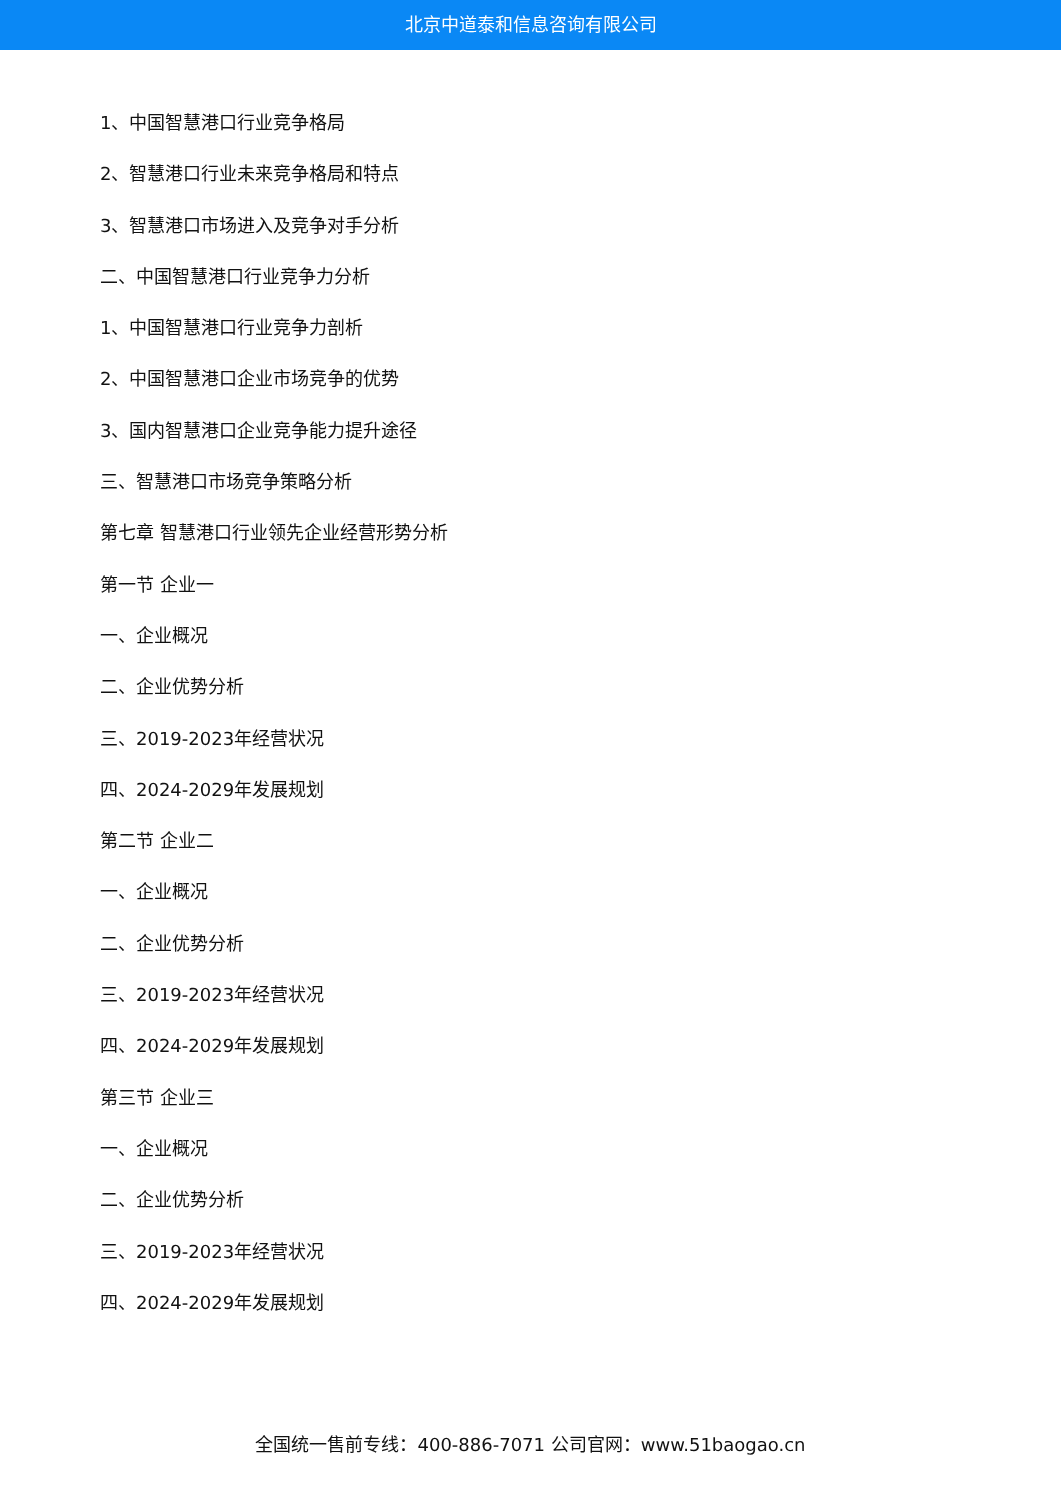北京中道泰和信息咨询有限公司
1、中国智慧港口行业竞争格局
2、智慧港口行业未来竞争格局和特点
3、智慧港口市场进入及竞争对手分析
二、中国智慧港口行业竞争力分析
1、中国智慧港口行业竞争力剖析
2、中国智慧港口企业市场竞争的优势
3、国内智慧港口企业竞争能力提升途径
三、智慧港口市场竞争策略分析
第七章 智慧港口行业领先企业经营形势分析
第一节 企业一
一、企业概况
二、企业优势分析
三、2019-2023年经营状况
四、2024-2029年发展规划
第二节 企业二
一、企业概况
二、企业优势分析
三、2019-2023年经营状况
四、2024-2029年发展规划
第三节 企业三
一、企业概况
二、企业优势分析
三、2019-2023年经营状况
四、2024-2029年发展规划
全国统一售前专线：400-886-7071 公司官网：www.51baogao.cn